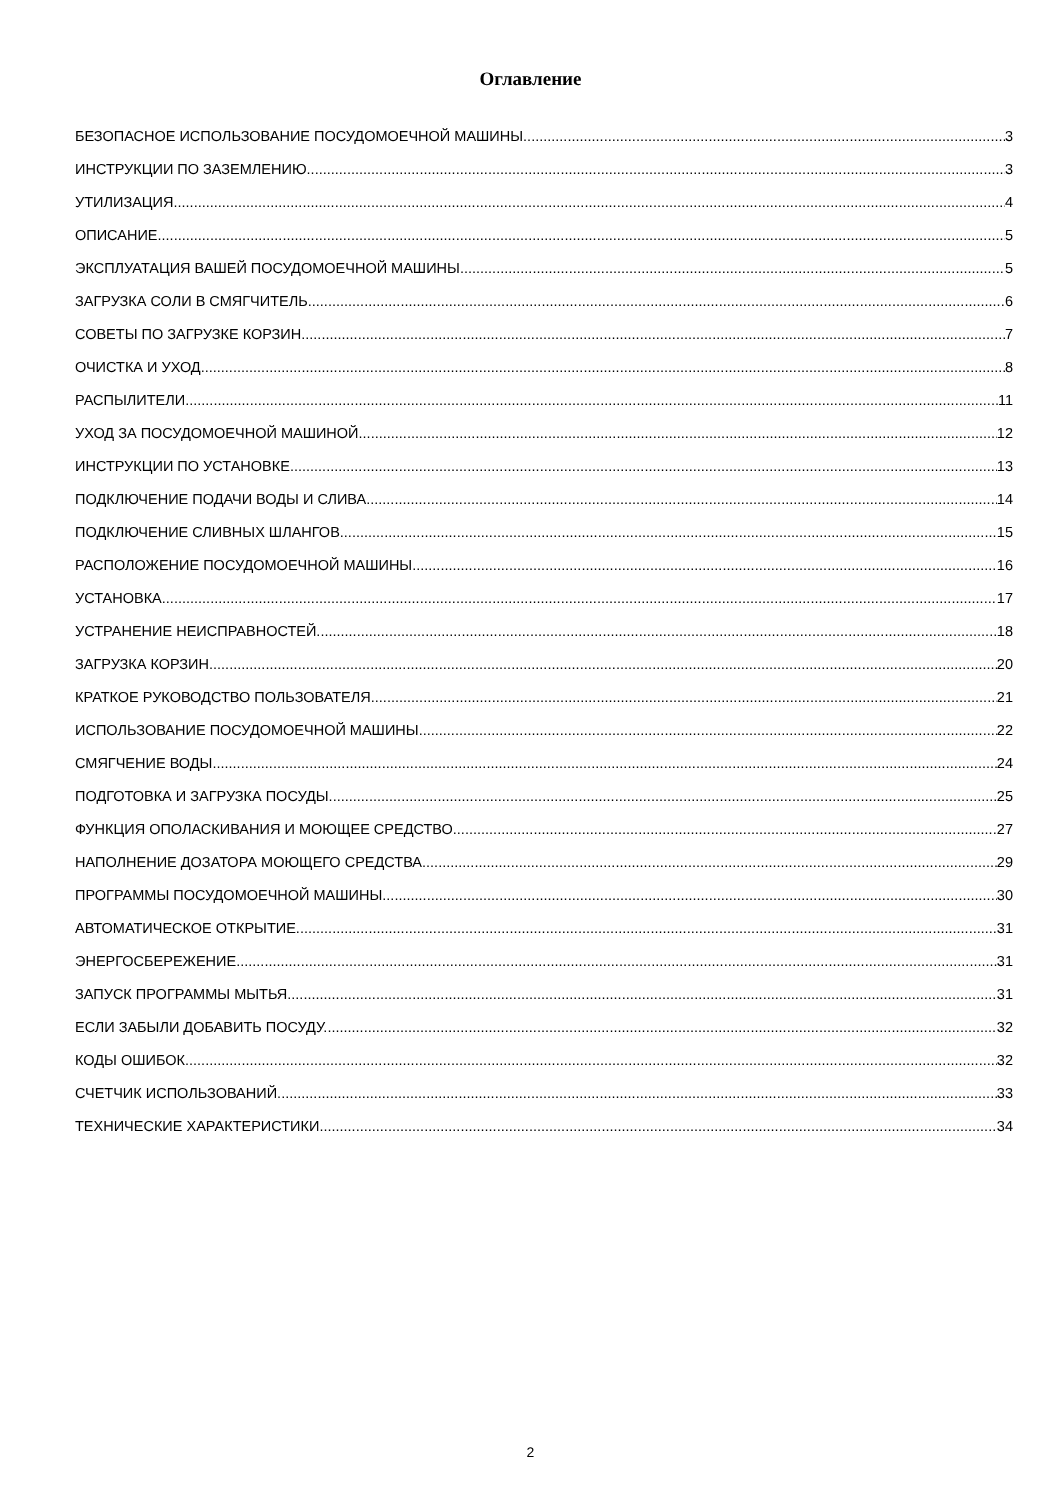Оглавление
БЕЗОПАСНОЕ ИСПОЛЬЗОВАНИЕ ПОСУДОМОЕЧНОЙ МАШИНЫ 3
ИНСТРУКЦИИ ПО ЗАЗЕМЛЕНИЮ 3
УТИЛИЗАЦИЯ 4
ОПИСАНИЕ 5
ЭКСПЛУАТАЦИЯ ВАШЕЙ ПОСУДОМОЕЧНОЙ МАШИНЫ 5
ЗАГРУЗКА СОЛИ В СМЯГЧИТЕЛЬ 6
СОВЕТЫ ПО ЗАГРУЗКЕ КОРЗИН 7
ОЧИСТКА И УХОД 8
РАСПЫЛИТЕЛИ 11
УХОД ЗА ПОСУДОМОЕЧНОЙ МАШИНОЙ. 12
ИНСТРУКЦИИ ПО УСТАНОВКЕ 13
ПОДКЛЮЧЕНИЕ ПОДАЧИ ВОДЫ И СЛИВА 14
ПОДКЛЮЧЕНИЕ СЛИВНЫХ ШЛАНГОВ. 15
РАСПОЛОЖЕНИЕ ПОСУДОМОЕЧНОЙ МАШИНЫ 16
УСТАНОВКА. 17
УСТРАНЕНИЕ НЕИСПРАВНОСТЕЙ. 18
ЗАГРУЗКА КОРЗИН 20
КРАТКОЕ РУКОВОДСТВО ПОЛЬЗОВАТЕЛЯ 21
ИСПОЛЬЗОВАНИЕ ПОСУДОМОЕЧНОЙ МАШИНЫ. 22
СМЯГЧЕНИЕ ВОДЫ 24
ПОДГОТОВКА И ЗАГРУЗКА ПОСУДЫ. 25
ФУНКЦИЯ ОПОЛАСКИВАНИЯ И МОЮЩЕЕ СРЕДСТВО 27
НАПОЛНЕНИЕ ДОЗАТОРА МОЮЩЕГО СРЕДСТВА 29
ПРОГРАММЫ ПОСУДОМОЕЧНОЙ МАШИНЫ 30
АВТОМАТИЧЕСКОЕ ОТКРЫТИЕ. 31
ЭНЕРГОСБЕРЕЖЕНИЕ 31
ЗАПУСК ПРОГРАММЫ МЫТЬЯ 31
ЕСЛИ ЗАБЫЛИ ДОБАВИТЬ ПОСУДУ. 32
КОДЫ ОШИБОК 32
СЧЕТЧИК ИСПОЛЬЗОВАНИЙ. 33
ТЕХНИЧЕСКИЕ ХАРАКТЕРИСТИКИ. 34
2